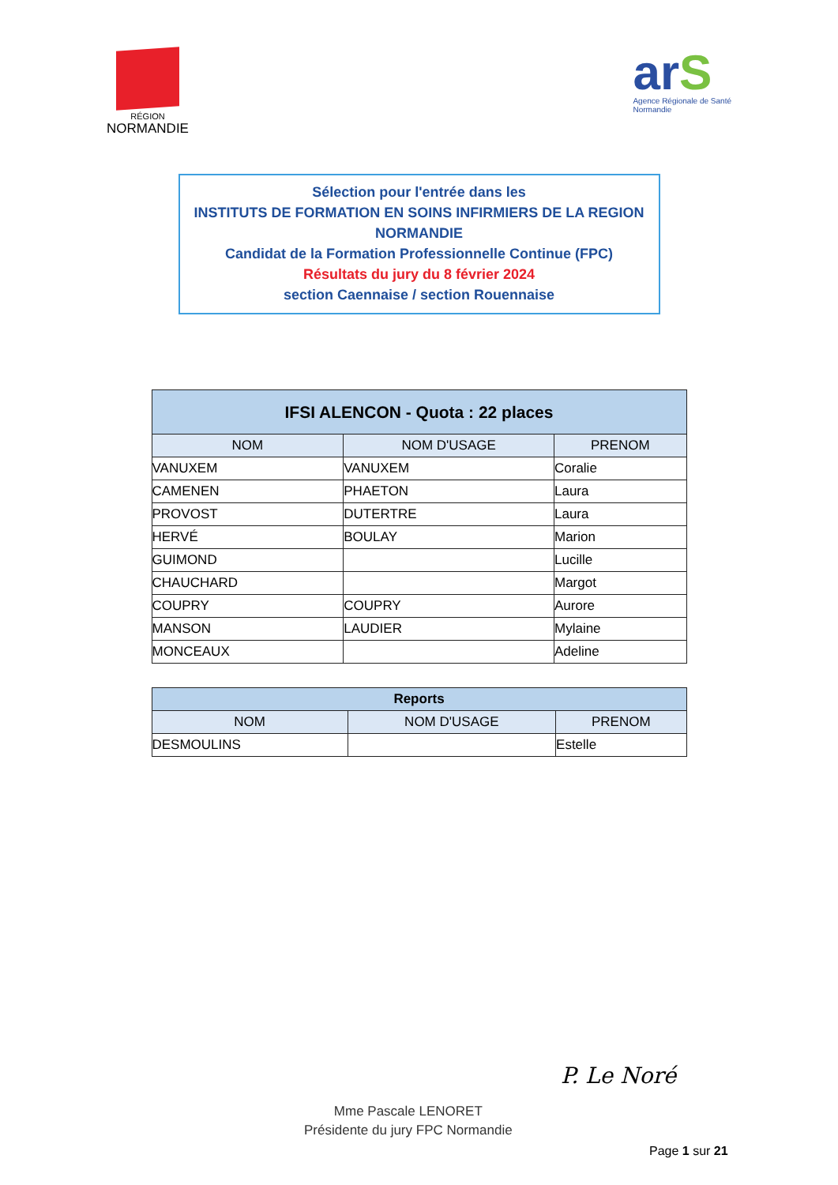RÉGION
NORMANDIE
arS
Agence Régionale de Santé
Normandie
Sélection pour l'entrée dans les
INSTITUTS DE FORMATION EN SOINS INFIRMIERS DE LA REGION
NORMANDIE
Candidat de la Formation Professionnelle Continue (FPC)
Résultats du jury du 8 février 2024
section Caennaise / section Rouennaise
| IFSI ALENCON - Quota : 22 places | | |
| --- | --- | --- |
| NOM | NOM D'USAGE | PRENOM |
| VANUXEM | VANUXEM | Coralie |
| CAMENEN | PHAETON | Laura |
| PROVOST | DUTERTRE | Laura |
| HERVÉ | BOULAY | Marion |
| GUIMOND | | Lucille |
| CHAUCHARD | | Margot |
| COUPRY | COUPRY | Aurore |
| MANSON | LAUDIER | Mylaine |
| MONCEAUX | | Adeline |
| Reports | | |
| --- | --- | --- |
| NOM | NOM D'USAGE | PRENOM |
| DESMOULINS | | Estelle |
Mme Pascale LENORET
Présidente du jury FPC Normandie
P. Le Noré
Page 1 sur 21